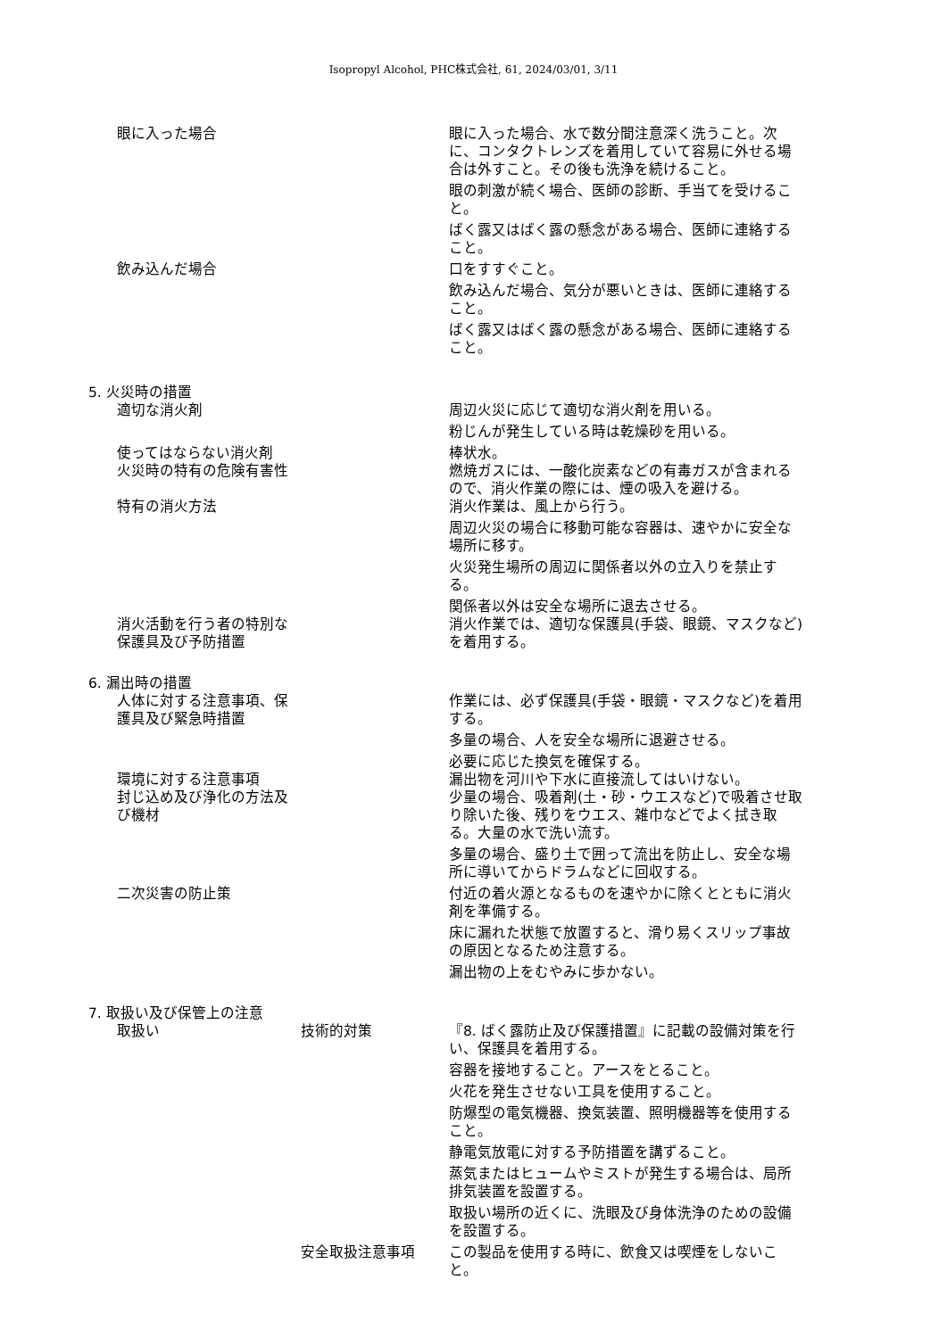Isopropyl Alcohol, PHC株式会社, 61, 2024/03/01, 3/11
眼に入った場合 眼に入った場合、水で数分間注意深く洗うこと。次に、コンタクトレンズを着用していて容易に外せる場合は外すこと。その後も洗浄を続けること。
眼の刺激が続く場合、医師の診断、手当てを受けること。
ばく露又はばく露の懸念がある場合、医師に連絡すること。
飲み込んだ場合 口をすすぐこと。
飲み込んだ場合、気分が悪いときは、医師に連絡すること。
ばく露又はばく露の懸念がある場合、医師に連絡すること。
5. 火災時の措置
適切な消火剤 周辺火災に応じて適切な消火剤を用いる。
粉じんが発生している時は乾燥砂を用いる。
使ってはならない消火剤 棒状水。
火災時の特有の危険有害性 燃焼ガスには、一酸化炭素などの有毒ガスが含まれるので、消火作業の際には、煙の吸入を避ける。
特有の消火方法 消火作業は、風上から行う。
周辺火災の場合に移動可能な容器は、速やかに安全な場所に移す。
火災発生場所の周辺に関係者以外の立入りを禁止する。
関係者以外は安全な場所に退去させる。
消火活動を行う者の特別な保護具及び予防措置
消火作業では、適切な保護具(手袋、眼鏡、マスクなど)を着用する。
6. 漏出時の措置
人体に対する注意事項、保護具及び緊急時措置
作業には、必ず保護具(手袋・眼鏡・マスクなど)を着用する。
多量の場合、人を安全な場所に退避させる。
必要に応じた換気を確保する。
環境に対する注意事項 漏出物を河川や下水に直接流してはいけない。
封じ込め及び浄化の方法及び機材
少量の場合、吸着剤(土・砂・ウエスなど)で吸着させ取り除いた後、残りをウエス、雑巾などでよく拭き取る。大量の水で洗い流す。
多量の場合、盛り土で囲って流出を防止し、安全な場所に導いてからドラムなどに回収する。
二次災害の防止策 付近の着火源となるものを速やかに除くとともに消火剤を準備する。
床に漏れた状態で放置すると、滑り易くスリップ事故の原因となるため注意する。
漏出物の上をむやみに歩かない。
7. 取扱い及び保管上の注意
取扱い 技術的対策 『8. ばく露防止及び保護措置』に記載の設備対策を行い、保護具を着用する。
容器を接地すること。アースをとること。
火花を発生させない工具を使用すること。
防爆型の電気機器、換気装置、照明機器等を使用すること。
静電気放電に対する予防措置を講ずること。
蒸気またはヒュームやミストが発生する場合は、局所排気装置を設置する。
取扱い場所の近くに、洗眼及び身体洗浄のための設備を設置する。
安全取扱注意事項 この製品を使用する時に、飲食又は喫煙をしないこと。